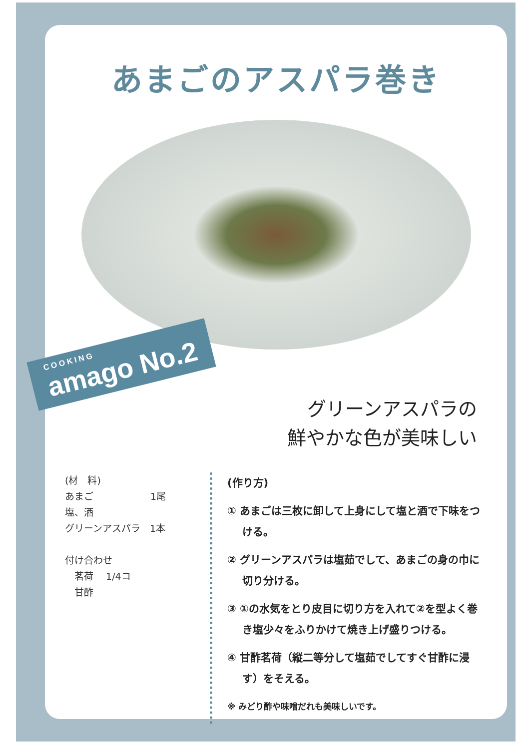あまごのアスパラ巻き
COOKING amago No.2
グリーンアスパラの
鮮やかな色が美味しい
(材　料)
あまご　　　　　　1尾
塩、酒
グリーンアスパラ　1本
付け合わせ
　茗荷　 1/4コ
　甘酢
(作り方)
① あまごは三枚に卸して上身にして塩と酒で下味をつける。
② グリーンアスパラは塩茹でして、あまごの身の巾に切り分ける。
③ ①の水気をとり皮目に切り方を入れて②を型よく巻き塩少々をふりかけて焼き上げ盛りつける。
④ 甘酢茗荷（縦二等分して塩茹でしてすぐ甘酢に浸す）をそえる。
※ みどり酢や味噌だれも美味しいです。